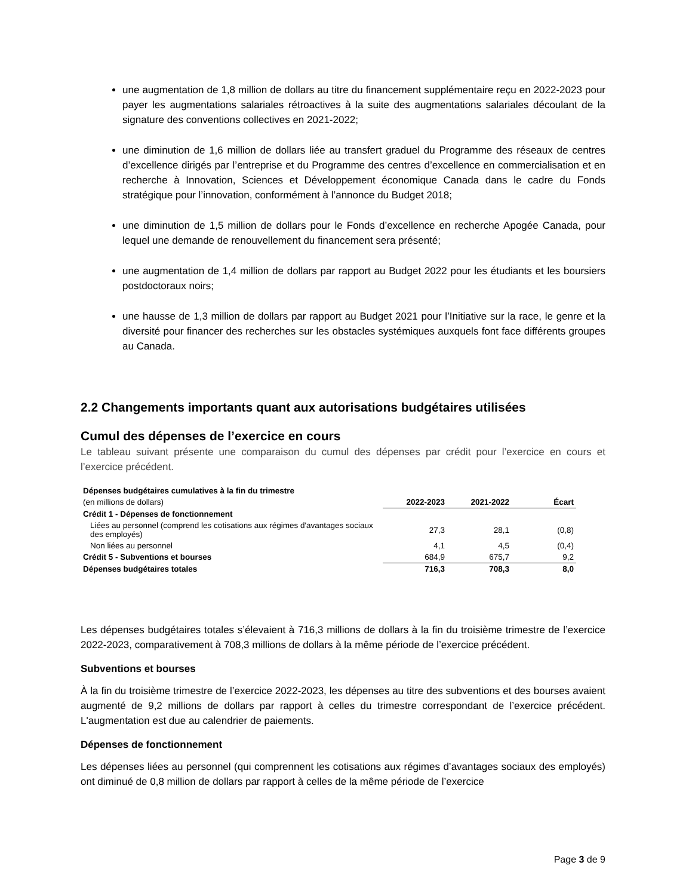une augmentation de 1,8 million de dollars au titre du financement supplémentaire reçu en 2022-2023 pour payer les augmentations salariales rétroactives à la suite des augmentations salariales découlant de la signature des conventions collectives en 2021-2022;
une diminution de 1,6 million de dollars liée au transfert graduel du Programme des réseaux de centres d’excellence dirigés par l’entreprise et du Programme des centres d’excellence en commercialisation et en recherche à Innovation, Sciences et Développement économique Canada dans le cadre du Fonds stratégique pour l’innovation, conformément à l’annonce du Budget 2018;
une diminution de 1,5 million de dollars pour le Fonds d’excellence en recherche Apogée Canada, pour lequel une demande de renouvellement du financement sera présenté;
une augmentation de 1,4 million de dollars par rapport au Budget 2022 pour les étudiants et les boursiers postdoctoraux noirs;
une hausse de 1,3 million de dollars par rapport au Budget 2021 pour l’Initiative sur la race, le genre et la diversité pour financer des recherches sur les obstacles systémiques auxquels font face différents groupes au Canada.
2.2 Changements importants quant aux autorisations budgétaires utilisées
Cumul des dépenses de l’exercice en cours
Le tableau suivant présente une comparaison du cumul des dépenses par crédit pour l’exercice en cours et l’exercice précédent.
| Dépenses budgétaires cumulatives à la fin du trimestre | | | |
| (en millions de dollars) | 2022-2023 | 2021-2022 | Écart |
| Crédit 1 - Dépenses de fonctionnement | | | |
| Liées au personnel (comprend les cotisations aux régimes d'avantages sociaux des employés) | 27,3 | 28,1 | (0,8) |
| Non liées au personnel | 4,1 | 4,5 | (0,4) |
| Crédit 5 - Subventions et bourses | 684,9 | 675,7 | 9,2 |
| Dépenses budgétaires totales | 716,3 | 708,3 | 8,0 |
Les dépenses budgétaires totales s’élevaient à 716,3 millions de dollars à la fin du troisième trimestre de l’exercice 2022-2023, comparativement à 708,3 millions de dollars à la même période de l’exercice précédent.
Subventions et bourses
À la fin du troisième trimestre de l’exercice 2022-2023, les dépenses au titre des subventions et des bourses avaient augmenté de 9,2 millions de dollars par rapport à celles du trimestre correspondant de l’exercice précédent. L'augmentation est due au calendrier de paiements.
Dépenses de fonctionnement
Les dépenses liées au personnel (qui comprennent les cotisations aux régimes d’avantages sociaux des employés) ont diminué de 0,8 million de dollars par rapport à celles de la même période de l’exercice
Page 3 de 9